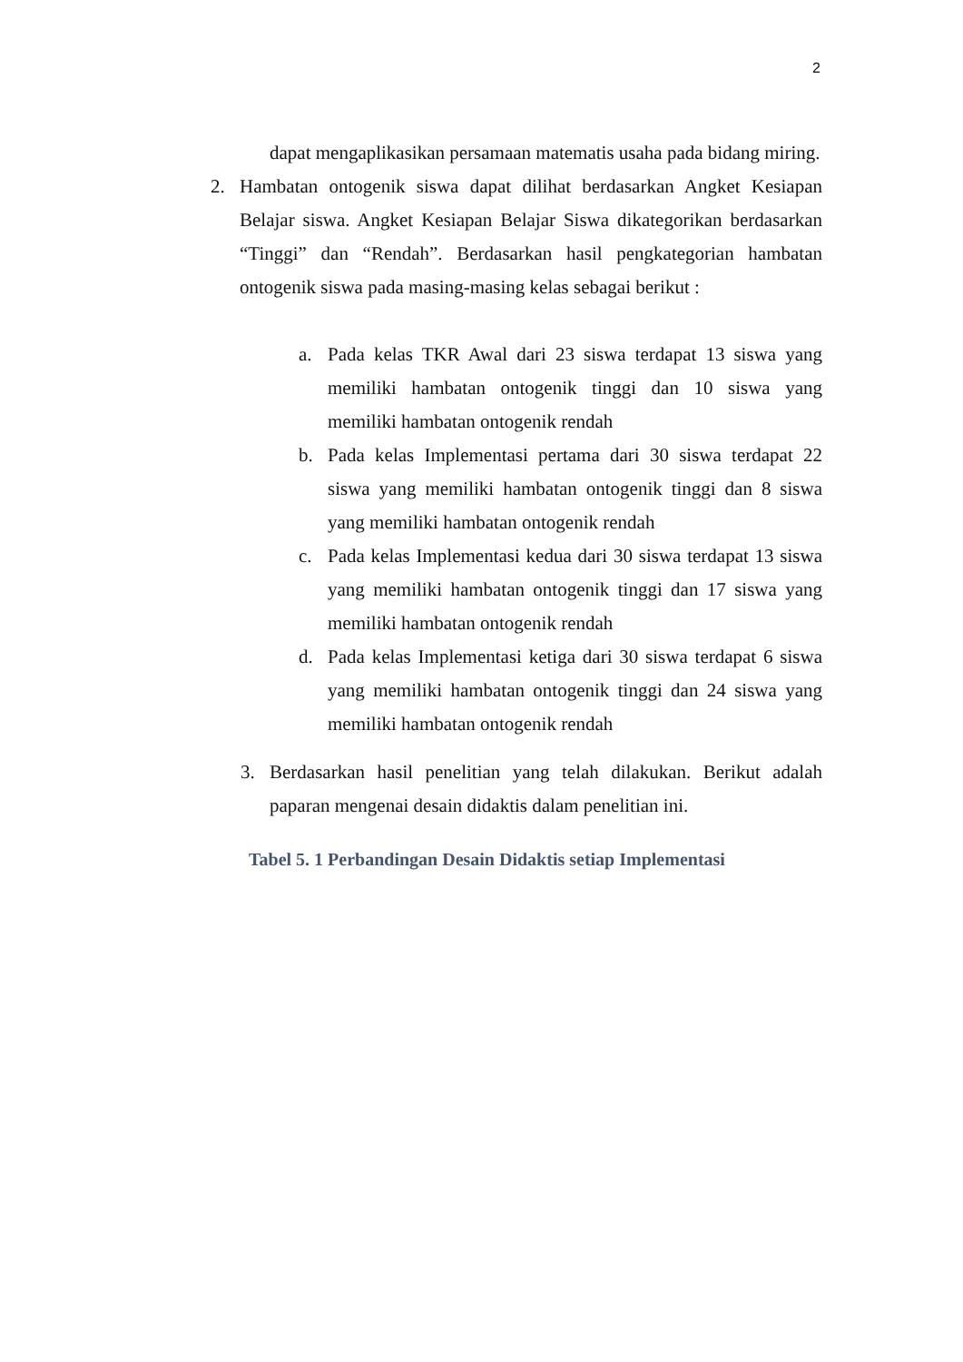2
dapat mengaplikasikan persamaan matematis usaha pada bidang miring.
2. Hambatan ontogenik siswa dapat dilihat berdasarkan Angket Kesiapan Belajar siswa. Angket Kesiapan Belajar Siswa dikategorikan berdasarkan “Tinggi” dan “Rendah”. Berdasarkan hasil pengkategorian hambatan ontogenik siswa pada masing-masing kelas sebagai berikut :
a. Pada kelas TKR Awal dari 23 siswa terdapat 13 siswa yang memiliki hambatan ontogenik tinggi dan 10 siswa yang memiliki hambatan ontogenik rendah
b. Pada kelas Implementasi pertama dari 30 siswa terdapat 22 siswa yang memiliki hambatan ontogenik tinggi dan 8 siswa yang memiliki hambatan ontogenik rendah
c. Pada kelas Implementasi kedua dari 30 siswa terdapat 13 siswa yang memiliki hambatan ontogenik tinggi dan 17 siswa yang memiliki hambatan ontogenik rendah
d. Pada kelas Implementasi ketiga dari 30 siswa terdapat 6 siswa yang memiliki hambatan ontogenik tinggi dan 24 siswa yang memiliki hambatan ontogenik rendah
3. Berdasarkan hasil penelitian yang telah dilakukan. Berikut adalah paparan mengenai desain didaktis dalam penelitian ini.
Tabel 5. 1 Perbandingan Desain Didaktis setiap Implementasi